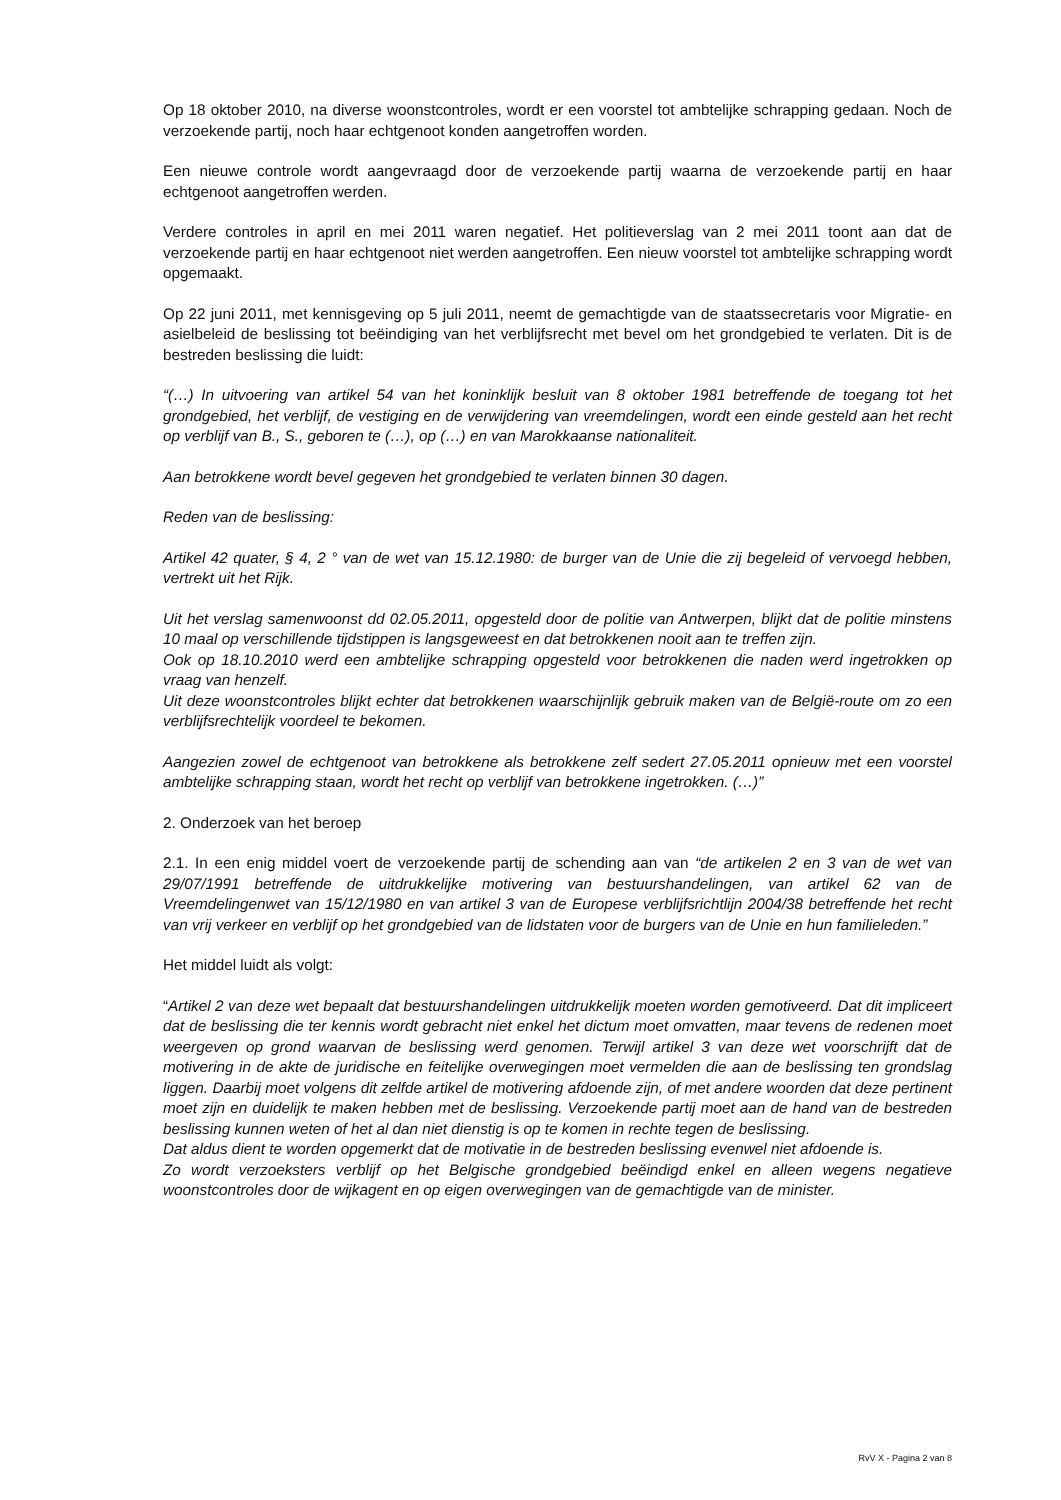Op 18 oktober 2010, na diverse woonstcontroles, wordt er een voorstel tot ambtelijke schrapping gedaan. Noch de verzoekende partij, noch haar echtgenoot konden aangetroffen worden.
Een nieuwe controle wordt aangevraagd door de verzoekende partij waarna de verzoekende partij en haar echtgenoot aangetroffen werden.
Verdere controles in april en mei 2011 waren negatief. Het politieverslag van 2 mei 2011 toont aan dat de verzoekende partij en haar echtgenoot niet werden aangetroffen. Een nieuw voorstel tot ambtelijke schrapping wordt opgemaakt.
Op 22 juni 2011, met kennisgeving op 5 juli 2011, neemt de gemachtigde van de staatssecretaris voor Migratie- en asielbeleid de beslissing tot beëindiging van het verblijfsrecht met bevel om het grondgebied te verlaten. Dit is de bestreden beslissing die luidt:
“(…) In uitvoering van artikel 54 van het koninklijk besluit van 8 oktober 1981 betreffende de toegang tot het grondgebied, het verblijf, de vestiging en de verwijdering van vreemdelingen, wordt een einde gesteld aan het recht op verblijf van B., S., geboren te (…), op (…) en van Marokkaanse nationaliteit.
Aan betrokkene wordt bevel gegeven het grondgebied te verlaten binnen 30 dagen.
Reden van de beslissing:
Artikel 42 quater, § 4, 2 ° van de wet van 15.12.1980: de burger van de Unie die zij begeleid of vervoegd hebben, vertrekt uit het Rijk.
Uit het verslag samenwoonst dd 02.05.2011, opgesteld door de politie van Antwerpen, blijkt dat de politie minstens 10 maal op verschillende tijdstippen is langsgeweest en dat betrokkenen nooit aan te treffen zijn.
Ook op 18.10.2010 werd een ambtelijke schrapping opgesteld voor betrokkenen die naden werd ingetrokken op vraag van henzelf.
Uit deze woonstcontroles blijkt echter dat betrokkenen waarschijnlijk gebruik maken van de België-route om zo een verblijfsrechtelijk voordeel te bekomen.
Aangezien zowel de echtgenoot van betrokkene als betrokkene zelf sedert 27.05.2011 opnieuw met een voorstel ambtelijke schrapping staan, wordt het recht op verblijf van betrokkene ingetrokken. (…)”
2. Onderzoek van het beroep
2.1. In een enig middel voert de verzoekende partij de schending aan van “de artikelen 2 en 3 van de wet van 29/07/1991 betreffende de uitdrukkelijke motivering van bestuurshandelingen, van artikel 62 van de Vreemdelingenwet van 15/12/1980 en van artikel 3 van de Europese verblijfsrichtlijn 2004/38 betreffende het recht van vrij verkeer en verblijf op het grondgebied van de lidstaten voor de burgers van de Unie en hun familieleden.”
Het middel luidt als volgt:
“Artikel 2 van deze wet bepaalt dat bestuurshandelingen uitdrukkelijk moeten worden gemotiveerd. Dat dit impliceert dat de beslissing die ter kennis wordt gebracht niet enkel het dictum moet omvatten, maar tevens de redenen moet weergeven op grond waarvan de beslissing werd genomen. Terwijl artikel 3 van deze wet voorschrijft dat de motivering in de akte de juridische en feitelijke overwegingen moet vermelden die aan de beslissing ten grondslag liggen. Daarbij moet volgens dit zelfde artikel de motivering afdoende zijn, of met andere woorden dat deze pertinent moet zijn en duidelijk te maken hebben met de beslissing. Verzoekende partij moet aan de hand van de bestreden beslissing kunnen weten of het al dan niet dienstig is op te komen in rechte tegen de beslissing.
Dat aldus dient te worden opgemerkt dat de motivatie in de bestreden beslissing evenwel niet afdoende is.
Zo wordt verzoeksters verblijf op het Belgische grondgebied beëindigd enkel en alleen wegens negatieve woonstcontroles door de wijkagent en op eigen overwegingen van de gemachtigde van de minister.
RvV X - Pagina 2 van 8